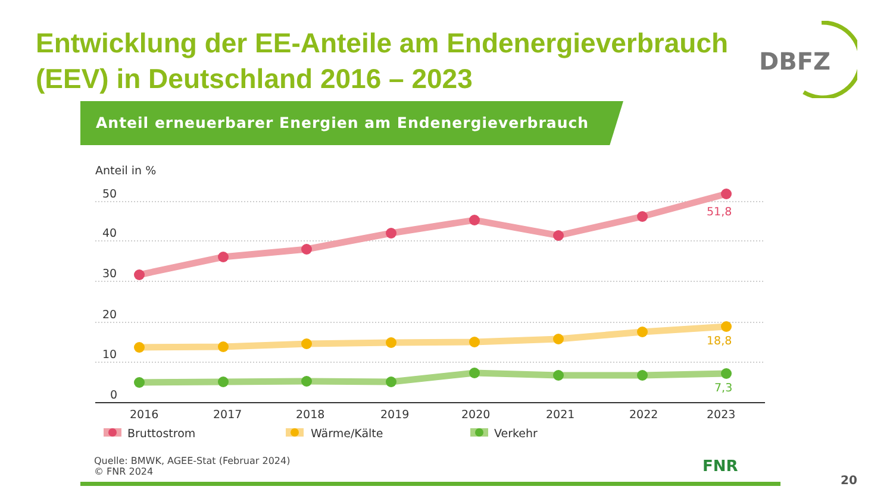Entwicklung der EE-Anteile am Endenergieverbrauch (EEV) in Deutschland 2016 – 2023
DBFZ
Anteil erneuerbarer Energien am Endenergieverbrauch
Anteil in %
50
40
30
20
10
0
51,8
18,8
7,3
2016
2017
2018
2019
2020
2021
2022
2023
Bruttostrom
Wärme/Kälte
Verkehr
Quelle: BMWK, AGEE-Stat (Februar 2024)
© FNR 2024
FNR
20